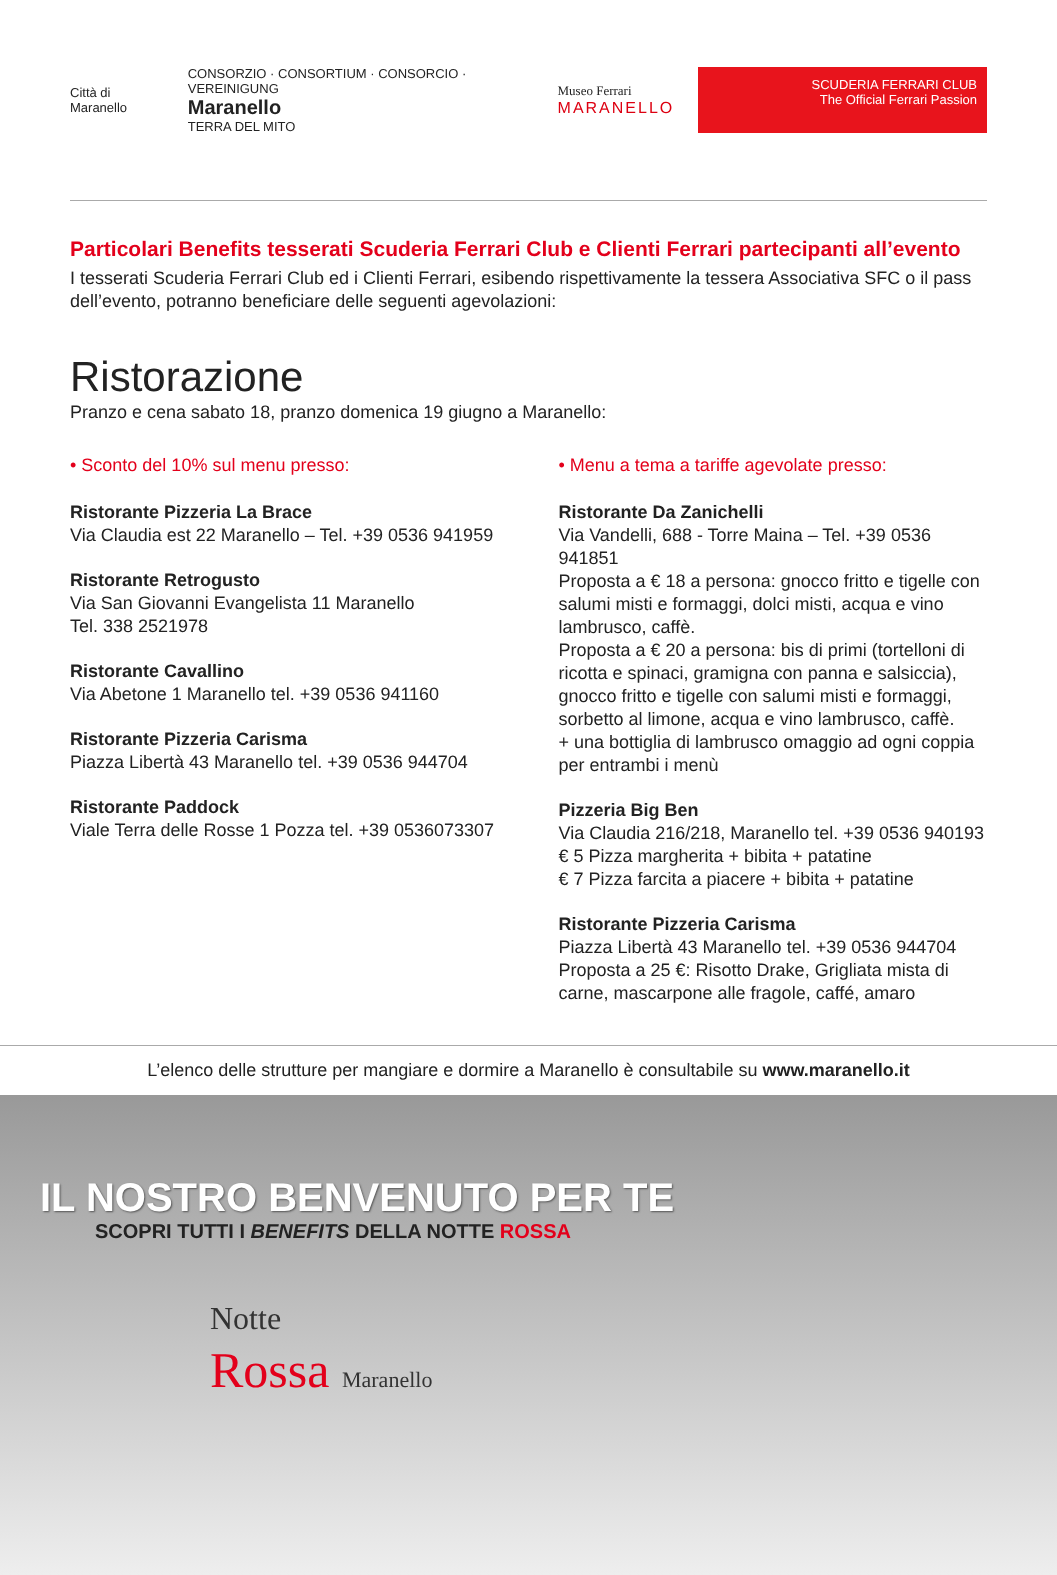Città di Maranello
CONSORZIO · CONSORTIUM · CONSORCIO · VEREINIGUNG
Maranello
TERRA DEL MITO
Museo Ferrari
MARANELLO
SCUDERIA FERRARI CLUB
The Official Ferrari Passion
Particolari Benefits tesserati Scuderia Ferrari Club e Clienti Ferrari partecipanti all’evento
I tesserati Scuderia Ferrari Club ed i Clienti Ferrari, esibendo rispettivamente la tessera Associativa SFC o il pass dell’evento, potranno beneficiare delle seguenti agevolazioni:
Ristorazione
Pranzo e cena sabato 18, pranzo domenica 19 giugno a Maranello:
• Sconto del 10% sul menu presso:
Ristorante Pizzeria La Brace
Via Claudia est 22 Maranello – Tel. +39 0536 941959
Ristorante Retrogusto
Via San Giovanni Evangelista 11 Maranello
Tel. 338 2521978
Ristorante Cavallino
Via Abetone 1 Maranello tel. +39 0536 941160
Ristorante Pizzeria Carisma
Piazza Libertà 43 Maranello tel. +39 0536 944704
Ristorante Paddock
Viale Terra delle Rosse 1 Pozza tel. +39 0536073307
• Menu a tema a tariffe agevolate presso:
Ristorante Da Zanichelli
Via Vandelli, 688 - Torre Maina – Tel. +39 0536 941851
Proposta a € 18 a persona: gnocco fritto e tigelle con salumi misti e formaggi, dolci misti, acqua e vino lambrusco, caffè.
Proposta a € 20 a persona: bis di primi (tortelloni di ricotta e spinaci, gramigna con panna e salsiccia), gnocco fritto e tigelle con salumi misti e formaggi, sorbetto al limone, acqua e vino lambrusco, caffè.
+ una bottiglia di lambrusco omaggio ad ogni coppia per entrambi i menù
Pizzeria Big Ben
Via Claudia 216/218, Maranello tel. +39 0536 940193
€ 5 Pizza margherita + bibita + patatine
€ 7 Pizza farcita a piacere + bibita + patatine
Ristorante Pizzeria Carisma
Piazza Libertà 43 Maranello tel. +39 0536 944704
Proposta a 25 €: Risotto Drake, Grigliata mista di carne, mascarpone alle fragole, caffé, amaro
L’elenco delle strutture per mangiare e dormire a Maranello è consultabile su www.maranello.it
IL NOSTRO BENVENUTO PER TE
SCOPRI TUTTI I BENEFITS DELLA NOTTE ROSSA
Notte
Rossa Maranello